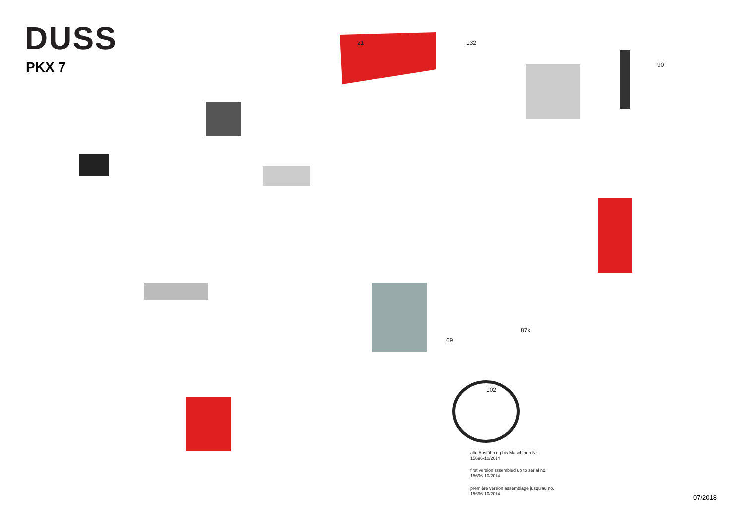DUSS
PKX 7
21
132
90
102
69
87k
alte Ausführung bis Maschinen Nr.
15696-10/2014
first version assembled up to serial no.
15696-10/2014
première version assemblage jusqu'au no.
15696-10/2014
07/2018